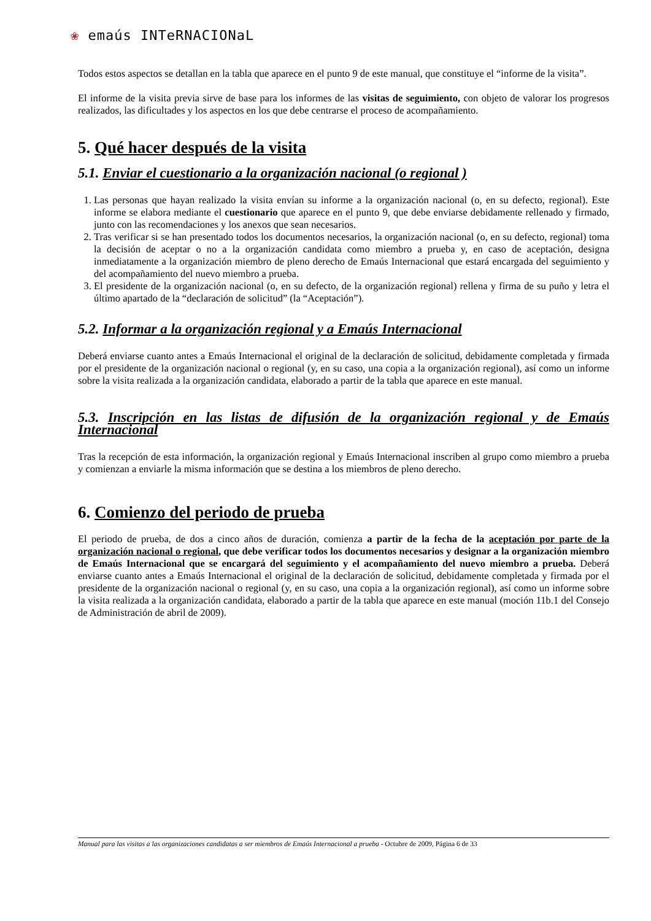❀ emaús INTeRNACIONaL
Todos estos aspectos se detallan en la tabla que aparece en el punto 9 de este manual, que constituye el “informe de la visita”.
El informe de la visita previa sirve de base para los informes de las visitas de seguimiento, con objeto de valorar los progresos realizados, las dificultades y los aspectos en los que debe centrarse el proceso de acompañamiento.
5. Qué hacer después de la visita
5.1. Enviar el cuestionario a la organización nacional (o regional )
1. Las personas que hayan realizado la visita envían su informe a la organización nacional (o, en su defecto, regional). Este informe se elabora mediante el cuestionario que aparece en el punto 9, que debe enviarse debidamente rellenado y firmado, junto con las recomendaciones y los anexos que sean necesarios.
2. Tras verificar si se han presentado todos los documentos necesarios, la organización nacional (o, en su defecto, regional) toma la decisión de aceptar o no a la organización candidata como miembro a prueba y, en caso de aceptación, designa inmediatamente a la organización miembro de pleno derecho de Emaús Internacional que estará encargada del seguimiento y del acompañamiento del nuevo miembro a prueba.
3. El presidente de la organización nacional (o, en su defecto, de la organización regional) rellena y firma de su puño y letra el último apartado de la “declaración de solicitud” (la “Aceptación”).
5.2. Informar a la organización regional y a Emaús Internacional
Deberá enviarse cuanto antes a Emaús Internacional el original de la declaración de solicitud, debidamente completada y firmada por el presidente de la organización nacional o regional (y, en su caso, una copia a la organización regional), así como un informe sobre la visita realizada a la organización candidata, elaborado a partir de la tabla que aparece en este manual.
5.3. Inscripción en las listas de difusión de la organización regional y de Emaús Internacional
Tras la recepción de esta información, la organización regional y Emaús Internacional inscriben al grupo como miembro a prueba y comienzan a enviarle la misma información que se destina a los miembros de pleno derecho.
6. Comienzo del periodo de prueba
El periodo de prueba, de dos a cinco años de duración, comienza a partir de la fecha de la aceptación por parte de la organización nacional o regional, que debe verificar todos los documentos necesarios y designar a la organización miembro de Emaús Internacional que se encargará del seguimiento y el acompañamiento del nuevo miembro a prueba. Deberá enviarse cuanto antes a Emaús Internacional el original de la declaración de solicitud, debidamente completada y firmada por el presidente de la organización nacional o regional (y, en su caso, una copia a la organización regional), así como un informe sobre la visita realizada a la organización candidata, elaborado a partir de la tabla que aparece en este manual (moción 11b.1 del Consejo de Administración de abril de 2009).
Manual para las visitas a las organizaciones candidatas a ser miembros de Emaús Internacional a prueba - Octubre de 2009, Página 6 de 33